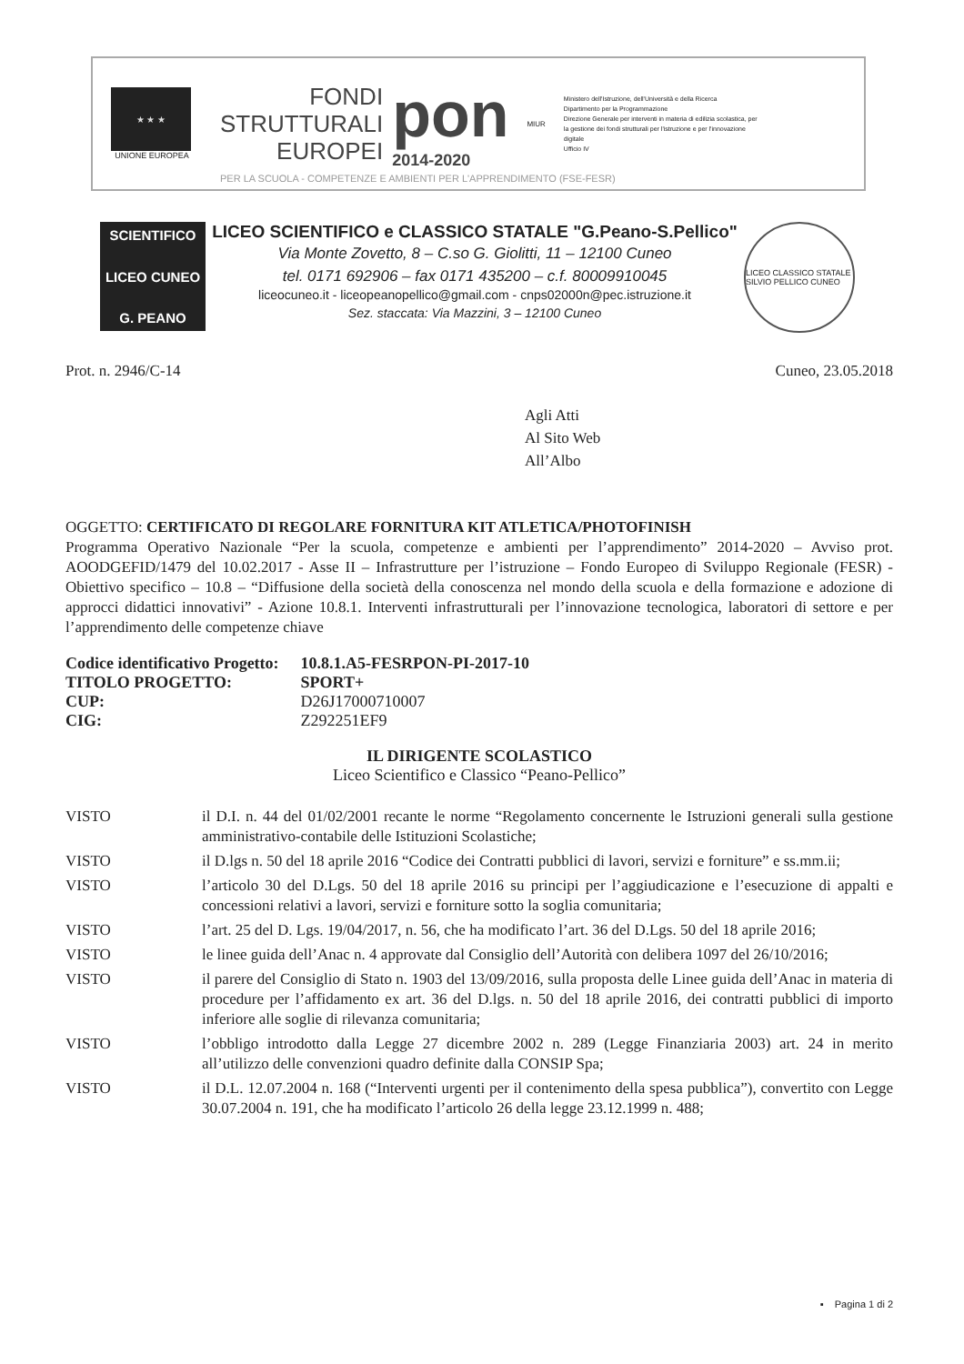★ ★ ★
UNIONE EUROPEA
FONDI
STRUTTURALI
EUROPEI
pon
2014-2020
MIUR
Ministero dell'Istruzione, dell'Università e della Ricerca
Dipartimento per la Programmazione
Direzione Generale per interventi in materia di edilizia scolastica, per la gestione dei fondi strutturali per l'istruzione e per l'innovazione digitale
Ufficio IV
PER LA SCUOLA - COMPETENZE E AMBIENTI PER L'APPRENDIMENTO (FSE-FESR)
SCIENTIFICO
LICEO CUNEO
G. PEANO
LICEO SCIENTIFICO e CLASSICO STATALE "G.Peano-S.Pellico"
Via Monte Zovetto, 8 – C.so G. Giolitti, 11 – 12100 Cuneo
tel. 0171 692906 – fax 0171 435200 – c.f. 80009910045
liceocuneo.it - liceopeanopellico@gmail.com - cnps02000n@pec.istruzione.it
Sez. staccata: Via Mazzini, 3 – 12100 Cuneo
LICEO CLASSICO STATALE SILVIO PELLICO CUNEO
Prot. n. 2946/C-14 Cuneo, 23.05.2018
Agli Atti
Al Sito Web
All’Albo
OGGETTO: CERTIFICATO DI REGOLARE FORNITURA KIT ATLETICA/PHOTOFINISH
Programma Operativo Nazionale “Per la scuola, competenze e ambienti per l’apprendimento” 2014-2020 – Avviso prot. AOODGEFID/1479 del 10.02.2017 - Asse II – Infrastrutture per l’istruzione – Fondo Europeo di Sviluppo Regionale (FESR) - Obiettivo specifico – 10.8 – “Diffusione della società della conoscenza nel mondo della scuola e della formazione e adozione di approcci didattici innovativi” - Azione 10.8.1. Interventi infrastrutturali per l’innovazione tecnologica, laboratori di settore e per l’apprendimento delle competenze chiave
| Codice identificativo Progetto: | 10.8.1.A5-FESRPON-PI-2017-10 |
| TITOLO PROGETTO: | SPORT+ |
| CUP: | D26J17000710007 |
| CIG: | Z292251EF9 |
IL DIRIGENTE SCOLASTICO
Liceo Scientifico e Classico “Peano-Pellico”
VISTO il D.I. n. 44 del 01/02/2001 recante le norme “Regolamento concernente le Istruzioni generali sulla gestione amministrativo-contabile delle Istituzioni Scolastiche;
VISTO il D.lgs n. 50 del 18 aprile 2016 “Codice dei Contratti pubblici di lavori, servizi e forniture” e ss.mm.ii;
VISTO l’articolo 30 del D.Lgs. 50 del 18 aprile 2016 su principi per l’aggiudicazione e l’esecuzione di appalti e concessioni relativi a lavori, servizi e forniture sotto la soglia comunitaria;
VISTO l’art. 25 del D. Lgs. 19/04/2017, n. 56, che ha modificato l’art. 36 del D.Lgs. 50 del 18 aprile 2016;
VISTO le linee guida dell’Anac n. 4 approvate dal Consiglio dell’Autorità con delibera 1097 del 26/10/2016;
VISTO il parere del Consiglio di Stato n. 1903 del 13/09/2016, sulla proposta delle Linee guida dell’Anac in materia di procedure per l’affidamento ex art. 36 del D.lgs. n. 50 del 18 aprile 2016, dei contratti pubblici di importo inferiore alle soglie di rilevanza comunitaria;
VISTO l’obbligo introdotto dalla Legge 27 dicembre 2002 n. 289 (Legge Finanziaria 2003) art. 24 in merito all’utilizzo delle convenzioni quadro definite dalla CONSIP Spa;
VISTO il D.L. 12.07.2004 n. 168 (“Interventi urgenti per il contenimento della spesa pubblica”), convertito con Legge 30.07.2004 n. 191, che ha modificato l’articolo 26 della legge 23.12.1999 n. 488;
▪ Pagina 1 di 2